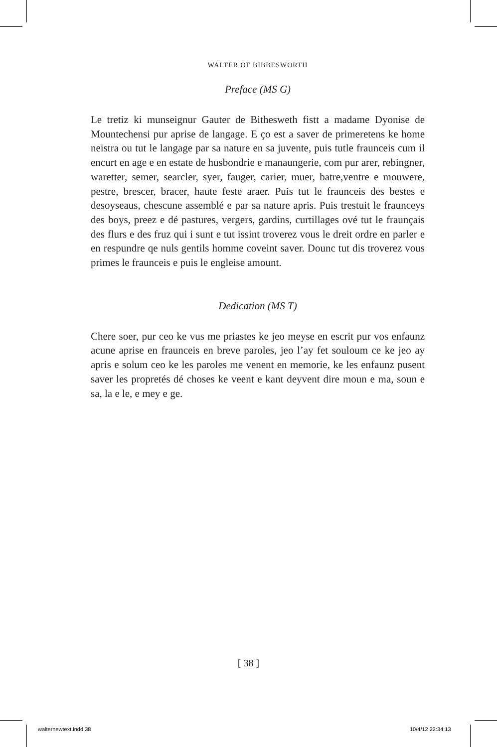WALTER OF BIBBESWORTH
Preface (MS G)
Le tretiz ki munseignur Gauter de Bithesweth fistt a madame Dyonise de Mountechensi pur aprise de langage. E ço est a saver de primeretens ke home neistra ou tut le langage par sa nature en sa juvente, puis tutle fraunceis cum il encurt en age e en estate de husbondrie e manaungerie, com pur arer, rebingner, waretter, semer, searcler, syer, fauger, carier, muer, batre,ventre e mouwere, pestre, brescer, bracer, haute feste araer. Puis tut le fraunceis des bestes e desoyseaus, chescune assemblé e par sa nature apris. Puis trestuit le fraunceys des boys, preez e dé pastures, vergers, gardins, curtillages ové tut le fraunçais des flurs e des fruz qui i sunt e tut issint troverez vous le dreit ordre en parler e en respundre qe nuls gentils homme coveint saver. Dounc tut dis troverez vous primes le fraunceis e puis le engleise amount.
Dedication (MS T)
Chere soer, pur ceo ke vus me priastes ke jeo meyse en escrit pur vos enfaunz acune aprise en fraunceis en breve paroles, jeo l’ay fet souloum ce ke jeo ay apris e solum ceo ke les paroles me venent en memorie, ke les enfaunz pusent saver les propretés dé choses ke veent e kant deyvent dire moun e ma, soun e sa, la e le, e mey e ge.
[ 38 ]
walternewtext.indd 38 10/4/12 22:34:13